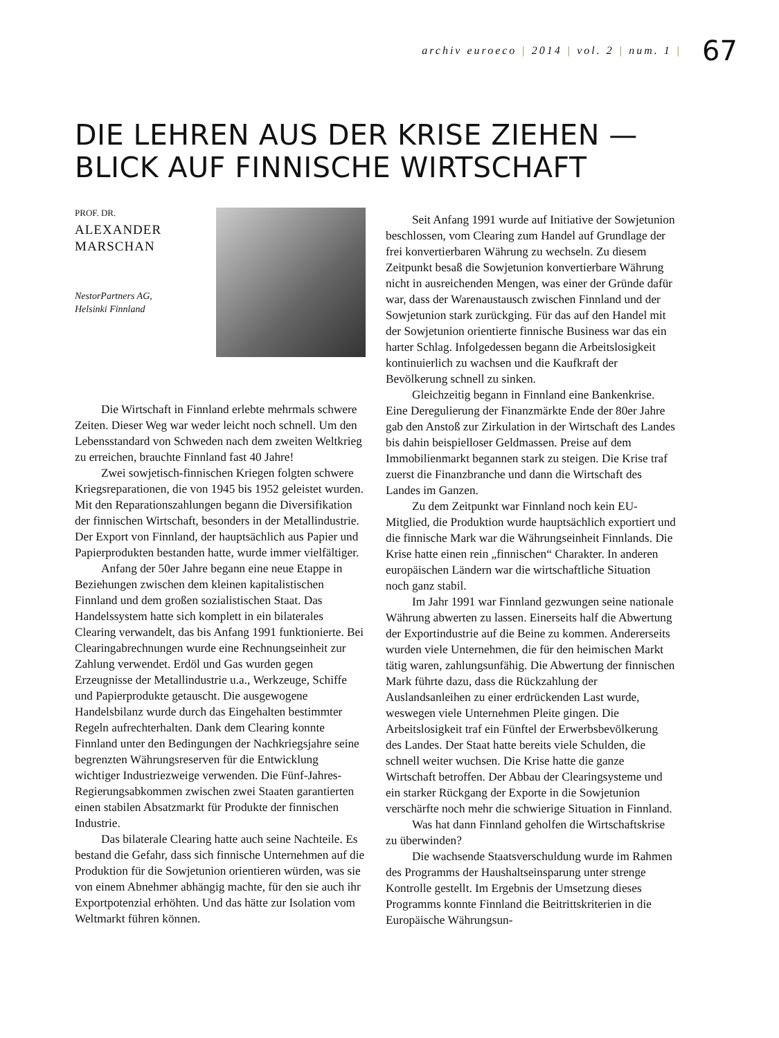archiv euroeco | 2014 | vol. 2 | num. 1 |
67
DIE LEHREN AUS DER KRISE ZIEHEN —
BLICK AUF FINNISCHE WIRTSCHAFT
PROF. DR.
ALEXANDER
MARSCHAN
NestorPartners AG,
Helsinki Finnland
Die Wirtschaft in Finnland erlebte mehrmals schwere Zeiten. Dieser Weg war weder leicht noch schnell. Um den Lebensstandard von Schweden nach dem zweiten Weltkrieg zu erreichen, brauchte Finnland fast 40 Jahre!
Zwei sowjetisch-finnischen Kriegen folgten schwere Kriegsreparationen, die von 1945 bis 1952 geleistet wurden. Mit den Reparationszahlungen begann die Diversifikation der finnischen Wirtschaft, besonders in der Metallindustrie. Der Export von Finnland, der hauptsächlich aus Papier und Papierprodukten bestanden hatte, wurde immer vielfältiger.
Anfang der 50er Jahre begann eine neue Etappe in Beziehungen zwischen dem kleinen kapitalistischen Finnland und dem großen sozialistischen Staat. Das Handelssystem hatte sich komplett in ein bilaterales Clearing verwandelt, das bis Anfang 1991 funktionierte. Bei Clearingabrechnungen wurde eine Rechnungseinheit zur Zahlung verwendet. Erdöl und Gas wurden gegen Erzeugnisse der Metallindustrie u.a., Werkzeuge, Schiffe und Papierprodukte getauscht. Die ausgewogene Handelsbilanz wurde durch das Eingehalten bestimmter Regeln aufrechterhalten. Dank dem Clearing konnte Finnland unter den Bedingungen der Nachkriegsjahre seine begrenzten Währungsreserven für die Entwicklung wichtiger Industriezweige verwenden. Die Fünf-Jahres-Regierungsabkommen zwischen zwei Staaten garantierten einen stabilen Absatzmarkt für Produkte der finnischen Industrie.
Das bilaterale Clearing hatte auch seine Nachteile. Es bestand die Gefahr, dass sich finnische Unternehmen auf die Produktion für die Sowjetunion orientieren würden, was sie von einem Abnehmer abhängig machte, für den sie auch ihr Exportpotenzial erhöhten. Und das hätte zur Isolation vom Weltmarkt führen können.
Seit Anfang 1991 wurde auf Initiative der Sowjetunion beschlossen, vom Clearing zum Handel auf Grundlage der frei konvertierbaren Währung zu wechseln. Zu diesem Zeitpunkt besaß die Sowjetunion konvertierbare Währung nicht in ausreichenden Mengen, was einer der Gründe dafür war, dass der Warenaustausch zwischen Finnland und der Sowjetunion stark zurückging. Für das auf den Handel mit der Sowjetunion orientierte finnische Business war das ein harter Schlag. Infolgedessen begann die Arbeitslosigkeit kontinuierlich zu wachsen und die Kaufkraft der Bevölkerung schnell zu sinken.
Gleichzeitig begann in Finnland eine Bankenkrise. Eine Deregulierung der Finanzmärkte Ende der 80er Jahre gab den Anstoß zur Zirkulation in der Wirtschaft des Landes bis dahin beispielloser Geldmassen. Preise auf dem Immobilienmarkt begannen stark zu steigen. Die Krise traf zuerst die Finanzbranche und dann die Wirtschaft des Landes im Ganzen.
Zu dem Zeitpunkt war Finnland noch kein EU-Mitglied, die Produktion wurde hauptsächlich exportiert und die finnische Mark war die Währungseinheit Finnlands. Die Krise hatte einen rein „finnischen“ Charakter. In anderen europäischen Ländern war die wirtschaftliche Situation noch ganz stabil.
Im Jahr 1991 war Finnland gezwungen seine nationale Währung abwerten zu lassen. Einerseits half die Abwertung der Exportindustrie auf die Beine zu kommen. Andererseits wurden viele Unternehmen, die für den heimischen Markt tätig waren, zahlungsunfähig. Die Abwertung der finnischen Mark führte dazu, dass die Rückzahlung der Auslandsanleihen zu einer erdrückenden Last wurde, weswegen viele Unternehmen Pleite gingen. Die Arbeitslosigkeit traf ein Fünftel der Erwerbsbevölkerung des Landes. Der Staat hatte bereits viele Schulden, die schnell weiter wuchsen. Die Krise hatte die ganze Wirtschaft betroffen. Der Abbau der Clearingsysteme und ein starker Rückgang der Exporte in die Sowjetunion verschärfte noch mehr die schwierige Situation in Finnland.
Was hat dann Finnland geholfen die Wirtschaftskrise zu überwinden?
Die wachsende Staatsverschuldung wurde im Rahmen des Programms der Haushaltseinsparung unter strenge Kontrolle gestellt. Im Ergebnis der Umsetzung dieses Programms konnte Finnland die Beitrittskriterien in die Europäische Währungsun-